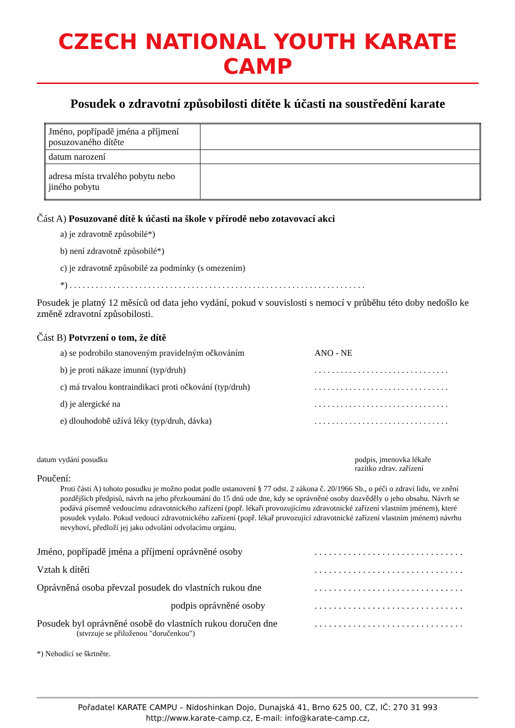CZECH NATIONAL YOUTH KARATE CAMP
Posudek o zdravotní způsobilosti dítěte k účasti na soustředění karate
| Jméno, popřípadě jména a příjmení posuzovaného dítěte | |
| datum narození | |
| adresa místa trvalého pobytu nebo jiného pobytu | |
Část A) Posuzované dítě k účasti na škole v přírodě nebo zotavovací akci
a) je zdravotně způsobilé*)
b) není zdravotně způsobilé*)
c) je zdravotně způsobilé za podmínky (s omezením)
*) . . . . . . . . . . . . . . . . . . . . . . . . . . . . . . . . . . . . . . . . . . . . . . . . . . . . . . . . . . . . . . . . . . . .
Posudek je platný 12 měsíců od data jeho vydání, pokud v souvislosti s nemocí v průběhu této doby nedošlo ke změně zdravotní způsobilosti.
Část B) Potvrzení o tom, že dítě
a) se podrobilo stanoveným pravidelným očkováním ANO - NE
b) je proti nákaze imunní (typ/druh). . . . . . . . . . . . . . . . . . . . . . . . . . . . . . .
c) má trvalou kontraindikaci proti očkování (typ/druh). . . . . . . . . . . . . . . . . . . . . . . . . . . . . . .
d) je alergické na. . . . . . . . . . . . . . . . . . . . . . . . . . . . . . .
e) dlouhodobě užívá léky (typ/druh, dávka). . . . . . . . . . . . . . . . . . . . . . . . . . . . . . .
datum vydání posudku podpis, jmenovka lékaře
razítko zdrav. zařízení
Poučení:
Proti části A) tohoto posudku je možno podat podle ustanovení § 77 odst. 2 zákona č. 20/1966 Sb., o péči o zdraví lidu, ve znění pozdějších předpisů, návrh na jeho přezkoumání do 15 dnů ode dne, kdy se oprávněné osoby dozvěděly o jeho obsahu. Návrh se podává písemně vedoucímu zdravotnického zařízení (popř. lékaři provozujícímu zdravotnické zařízení vlastním jménem), které posudek vydalo. Pokud vedoucí zdravotnického zařízení (popř. lékař provozující zdravotnické zařízení vlastním jménem) návrhu nevyhoví, předloží jej jako odvolání odvolacímu orgánu.
Jméno, popřípadě jména a příjmení oprávněné osoby. . . . . . . . . . . . . . . . . . . . . . . . . . . . . . .
Vztah k dítěti. . . . . . . . . . . . . . . . . . . . . . . . . . . . . . .
Oprávněná osoba převzal posudek do vlastních rukou dne. . . . . . . . . . . . . . . . . . . . . . . . . . . . . . .
podpis oprávněné osoby. . . . . . . . . . . . . . . . . . . . . . . . . . . . . . .
Posudek byl oprávněné osobě do vlastních rukou doručen dne. . . . . . . . . . . . . . . . . . . . . . . . . . . . . . .
(stvrzuje se přiloženou "doručenkou")
*) Nehodící se škrtněte.
Pořadatel KARATE CAMPU – Nidoshinkan Dojo, Dunajská 41, Brno 625 00, CZ, IČ: 270 31 993
http://www.karate-camp.cz, E-mail: info@karate-camp.cz,